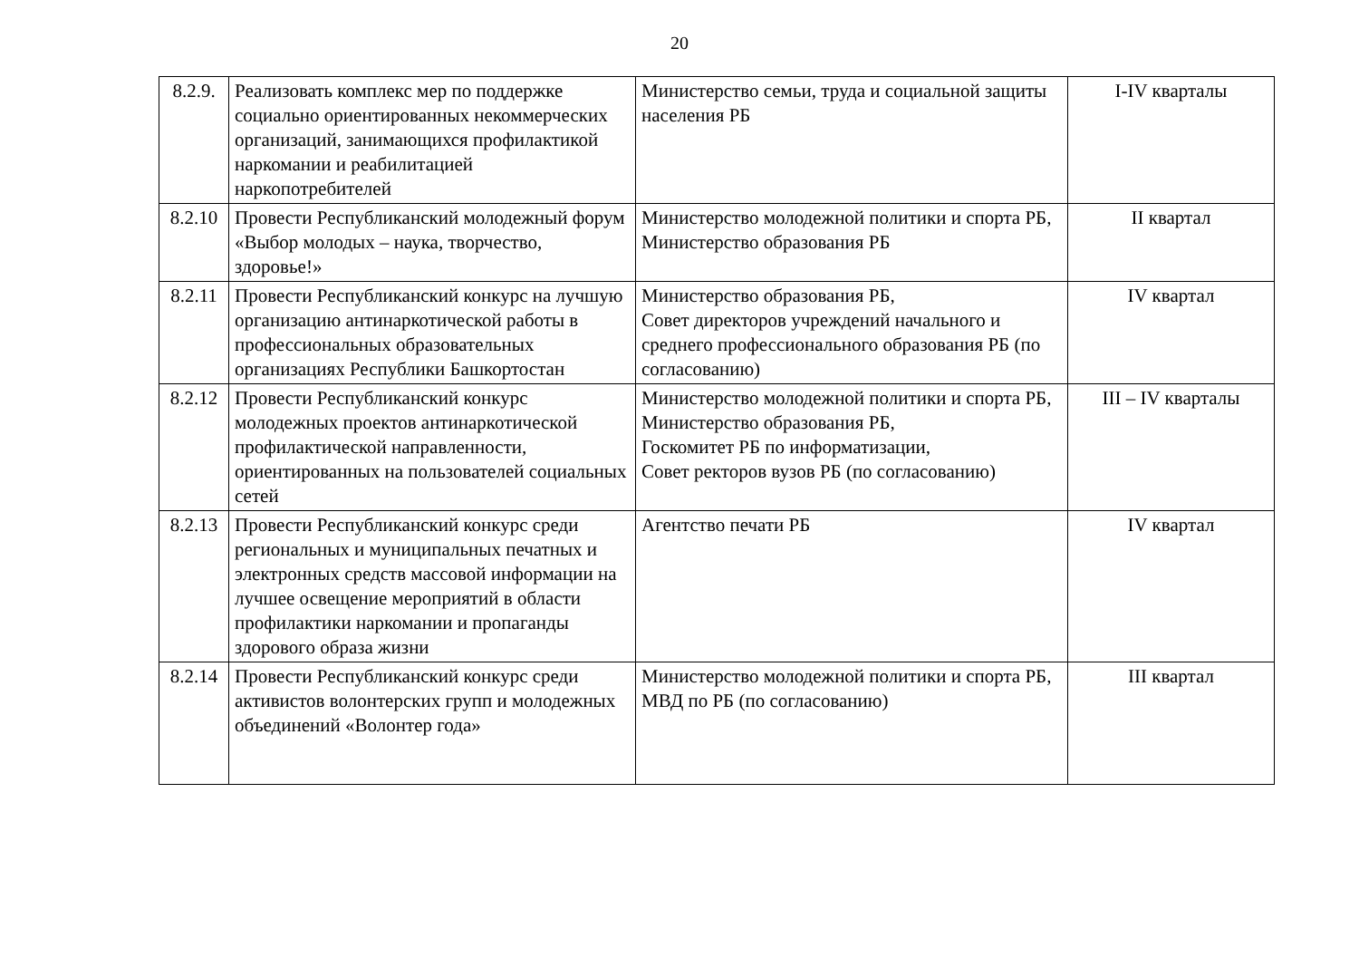20
| 8.2.9. | Реализовать комплекс мер по поддержке социально ориентированных некоммерческих организаций, занимающихся профилактикой наркомании и реабилитацией наркопотребителей | Министерство семьи, труда и социальной защиты населения РБ | I-IV кварталы |
| 8.2.10 | Провести Республиканский молодежный форум «Выбор молодых – наука, творчество, здоровье!» | Министерство молодежной политики и спорта РБ, Министерство образования РБ | II квартал |
| 8.2.11 | Провести Республиканский конкурс на лучшую организацию антинаркотической работы в профессиональных образовательных организациях Республики Башкортостан | Министерство образования РБ, Совет директоров учреждений начального и среднего профессионального образования РБ (по согласованию) | IV квартал |
| 8.2.12 | Провести Республиканский конкурс молодежных проектов антинаркотической профилактической направленности, ориентированных на пользователей социальных сетей | Министерство молодежной политики и спорта РБ, Министерство образования РБ, Госкомитет РБ по информатизации, Совет ректоров вузов РБ (по согласованию) | III – IV кварталы |
| 8.2.13 | Провести Республиканский конкурс среди региональных и муниципальных печатных и электронных средств массовой информации на лучшее освещение мероприятий в области профилактики наркомании и пропаганды здорового образа жизни | Агентство печати РБ | IV квартал |
| 8.2.14 | Провести Республиканский конкурс среди активистов волонтерских групп и молодежных объединений «Волонтер года» | Министерство молодежной политики и спорта РБ, МВД по РБ (по согласованию) | III квартал |